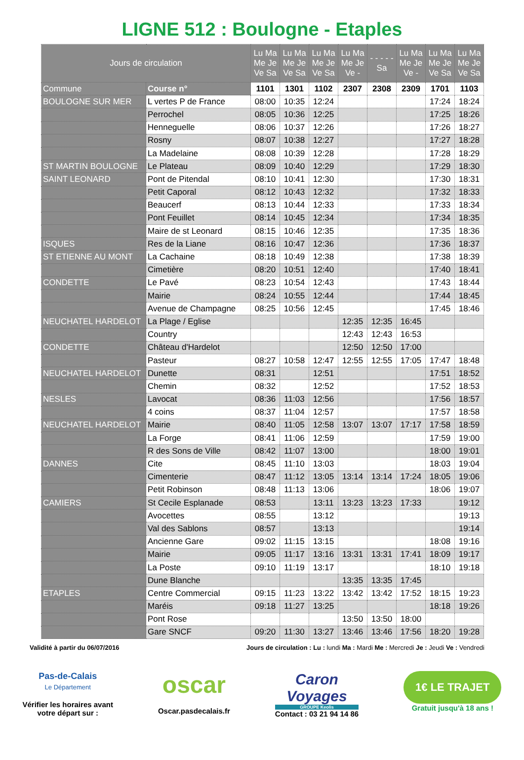LIGNE 512 : Boulogne - Etaples
| Jours de circulation | | Lu Ma Me Je Ve Sa | Lu Ma Me Je Ve Sa | Lu Ma Me Je Ve Sa | Lu Ma Me Je Ve - | - - - - - Sa | Lu Ma Me Je Ve - | Lu Ma Me Je Ve Sa | Lu Ma Me Je Ve Sa |
| --- | --- | --- | --- | --- | --- | --- | --- | --- | --- |
| Commune | Course n° | 1101 | 1301 | 1102 | 2307 | 2308 | 2309 | 1701 | 1103 |
| BOULOGNE SUR MER | L vertes P de France | 08:00 | 10:35 | 12:24 | | | | 17:24 | 18:24 |
| | Perrochel | 08:05 | 10:36 | 12:25 | | | | 17:25 | 18:26 |
| | Henneguelle | 08:06 | 10:37 | 12:26 | | | | 17:26 | 18:27 |
| | Rosny | 08:07 | 10:38 | 12:27 | | | | 17:27 | 18:28 |
| | La Madelaine | 08:08 | 10:39 | 12:28 | | | | 17:28 | 18:29 |
| ST MARTIN BOULOGNE | Le Plateau | 08:09 | 10:40 | 12:29 | | | | 17:29 | 18:30 |
| SAINT LEONARD | Pont de Pitendal | 08:10 | 10:41 | 12:30 | | | | 17:30 | 18:31 |
| | Petit Caporal | 08:12 | 10:43 | 12:32 | | | | 17:32 | 18:33 |
| | Beaucerf | 08:13 | 10:44 | 12:33 | | | | 17:33 | 18:34 |
| | Pont Feuillet | 08:14 | 10:45 | 12:34 | | | | 17:34 | 18:35 |
| | Maire de st Leonard | 08:15 | 10:46 | 12:35 | | | | 17:35 | 18:36 |
| ISQUES | Res de la Liane | 08:16 | 10:47 | 12:36 | | | | 17:36 | 18:37 |
| ST ETIENNE AU MONT | La Cachaine | 08:18 | 10:49 | 12:38 | | | | 17:38 | 18:39 |
| | Cimetière | 08:20 | 10:51 | 12:40 | | | | 17:40 | 18:41 |
| CONDETTE | Le Pavé | 08:23 | 10:54 | 12:43 | | | | 17:43 | 18:44 |
| | Mairie | 08:24 | 10:55 | 12:44 | | | | 17:44 | 18:45 |
| | Avenue de Champagne | 08:25 | 10:56 | 12:45 | | | | 17:45 | 18:46 |
| NEUCHATEL HARDELOT | La Plage / Eglise | | | | 12:35 | 12:35 | 16:45 | | |
| | Country | | | | 12:43 | 12:43 | 16:53 | | |
| CONDETTE | Château d'Hardelot | | | | 12:50 | 12:50 | 17:00 | | |
| | Pasteur | 08:27 | 10:58 | 12:47 | 12:55 | 12:55 | 17:05 | 17:47 | 18:48 |
| NEUCHATEL HARDELOT | Dunette | 08:31 | | 12:51 | | | | 17:51 | 18:52 |
| | Chemin | 08:32 | | 12:52 | | | | 17:52 | 18:53 |
| NESLES | Lavocat | 08:36 | 11:03 | 12:56 | | | | 17:56 | 18:57 |
| | 4 coins | 08:37 | 11:04 | 12:57 | | | | 17:57 | 18:58 |
| NEUCHATEL HARDELOT | Mairie | 08:40 | 11:05 | 12:58 | 13:07 | 13:07 | 17:17 | 17:58 | 18:59 |
| | La Forge | 08:41 | 11:06 | 12:59 | | | | 17:59 | 19:00 |
| | R des Sons de Ville | 08:42 | 11:07 | 13:00 | | | | 18:00 | 19:01 |
| DANNES | Cite | 08:45 | 11:10 | 13:03 | | | | 18:03 | 19:04 |
| | Cimenterie | 08:47 | 11:12 | 13:05 | 13:14 | 13:14 | 17:24 | 18:05 | 19:06 |
| | Petit Robinson | 08:48 | 11:13 | 13:06 | | | | 18:06 | 19:07 |
| CAMIERS | St Cecile Esplanade | 08:53 | | 13:11 | 13:23 | 13:23 | 17:33 | | 19:12 |
| | Avocettes | 08:55 | | 13:12 | | | | | 19:13 |
| | Val des Sablons | 08:57 | | 13:13 | | | | | 19:14 |
| | Ancienne Gare | 09:02 | 11:15 | 13:15 | | | | 18:08 | 19:16 |
| | Mairie | 09:05 | 11:17 | 13:16 | 13:31 | 13:31 | 17:41 | 18:09 | 19:17 |
| | La Poste | 09:10 | 11:19 | 13:17 | | | | 18:10 | 19:18 |
| | Dune Blanche | | | | 13:35 | 13:35 | 17:45 | | |
| ETAPLES | Centre Commercial | 09:15 | 11:23 | 13:22 | 13:42 | 13:42 | 17:52 | 18:15 | 19:23 |
| | Maréis | 09:18 | 11:27 | 13:25 | | | | 18:18 | 19:26 |
| | Pont Rose | | | | 13:50 | 13:50 | 18:00 | | |
| | Gare SNCF | 09:20 | 11:30 | 13:27 | 13:46 | 13:46 | 17:56 | 18:20 | 19:28 |
Validité à partir du 06/07/2016 Jours de circulation : Lu : lundi Ma : Mardi Me : Mercredi Je : Jeudi Ve : Vendredi
Pas-de-Calais
Le Département
Vérifier les horaires avant
votre départ sur :
oscar
Oscar.pasdecalais.fr
Caron
Voyages
GROUPE Keolis
Contact : 03 21 94 14 86
1€ LE TRAJET
Gratuit jusqu'à 18 ans !